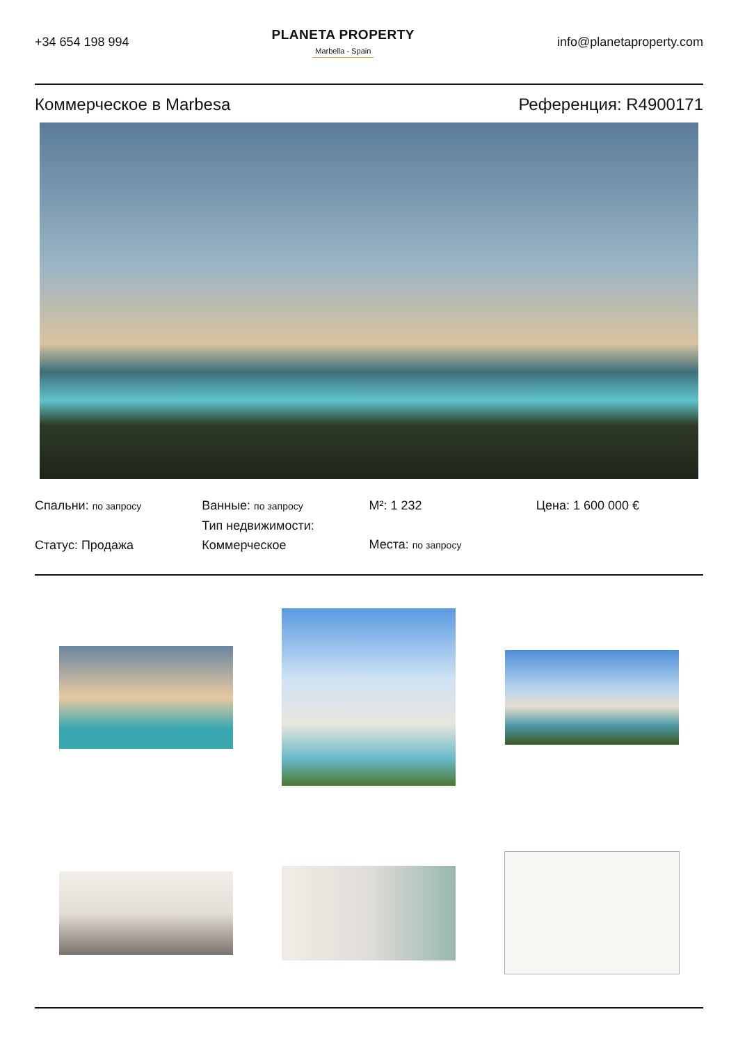+34 654 198 994
PLANETA PROPERTY
Marbella - Spain
info@planetaproperty.com
Коммерческое в Marbesa Референция: R4900171
Спальни: по запросу
Статус: Продажа
Ванные: по запросу
Тип недвижимости:
Коммерческое
M²: 1 232
Места: по запросу
Цена: 1 600 000 €